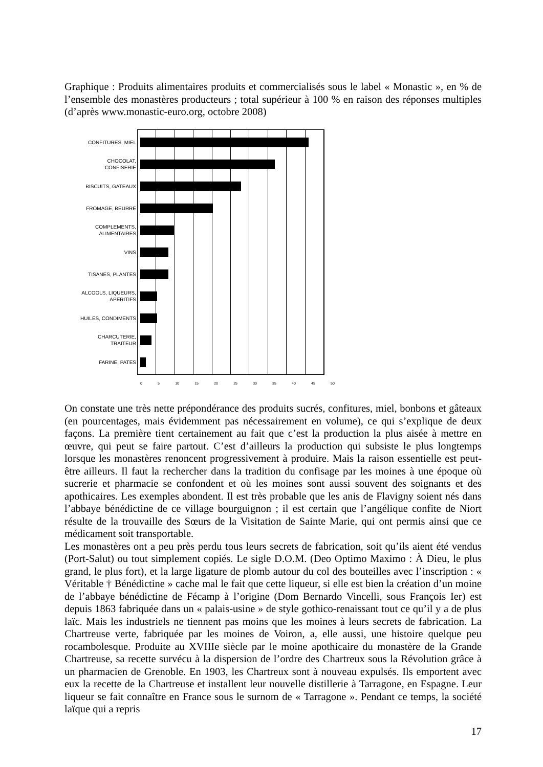Graphique : Produits alimentaires produits et commercialisés sous le label « Monastic », en % de l’ensemble des monastères producteurs ; total supérieur à 100 % en raison des réponses multiples (d’après www.monastic-euro.org, octobre 2008)
CONFITURES, MIEL
CHOCOLAT,
CONFISERIE
BISCUITS, GATEAUX
FROMAGE, BEURRE
COMPLEMENTS,
ALIMENTAIRES
VINS
TISANES, PLANTES
ALCOOLS, LIQUEURS,
APERITIFS
HUILES, CONDIMENTS
CHARCUTERIE,
TRAITEUR
FARINE, PATES
0 5 10 15 20 25 30 35 40 45 50
On constate une très nette prépondérance des produits sucrés, confitures, miel, bonbons et gâteaux (en pourcentages, mais évidemment pas nécessairement en volume), ce qui s’explique de deux façons. La première tient certainement au fait que c’est la production la plus aisée à mettre en œuvre, qui peut se faire partout. C’est d’ailleurs la production qui subsiste le plus longtemps lorsque les monastères renoncent progressivement à produire. Mais la raison essentielle est peut-être ailleurs. Il faut la rechercher dans la tradition du confisage par les moines à une époque où sucrerie et pharmacie se confondent et où les moines sont aussi souvent des soignants et des apothicaires. Les exemples abondent. Il est très probable que les anis de Flavigny soient nés dans l’abbaye bénédictine de ce village bourguignon ; il est certain que l’angélique confite de Niort résulte de la trouvaille des Sœurs de la Visitation de Sainte Marie, qui ont permis ainsi que ce médicament soit transportable.
Les monastères ont a peu près perdu tous leurs secrets de fabrication, soit qu’ils aient été vendus (Port-Salut) ou tout simplement copiés. Le sigle D.O.M. (Deo Optimo Maximo : À Dieu, le plus grand, le plus fort), et la large ligature de plomb autour du col des bouteilles avec l’inscription : « Véritable † Bénédictine » cache mal le fait que cette liqueur, si elle est bien la création d’un moine de l’abbaye bénédictine de Fécamp à l’origine (Dom Bernardo Vincelli, sous François Ier) est depuis 1863 fabriquée dans un « palais-usine » de style gothico-renaissant tout ce qu’il y a de plus laïc. Mais les industriels ne tiennent pas moins que les moines à leurs secrets de fabrication. La Chartreuse verte, fabriquée par les moines de Voiron, a, elle aussi, une histoire quelque peu rocambolesque. Produite au XVIIIe siècle par le moine apothicaire du monastère de la Grande Chartreuse, sa recette survécu à la dispersion de l’ordre des Chartreux sous la Révolution grâce à un pharmacien de Grenoble. En 1903, les Chartreux sont à nouveau expulsés. Ils emportent avec eux la recette de la Chartreuse et installent leur nouvelle distillerie à Tarragone, en Espagne. Leur liqueur se fait connaître en France sous le surnom de « Tarragone ». Pendant ce temps, la société laïque qui a repris
17